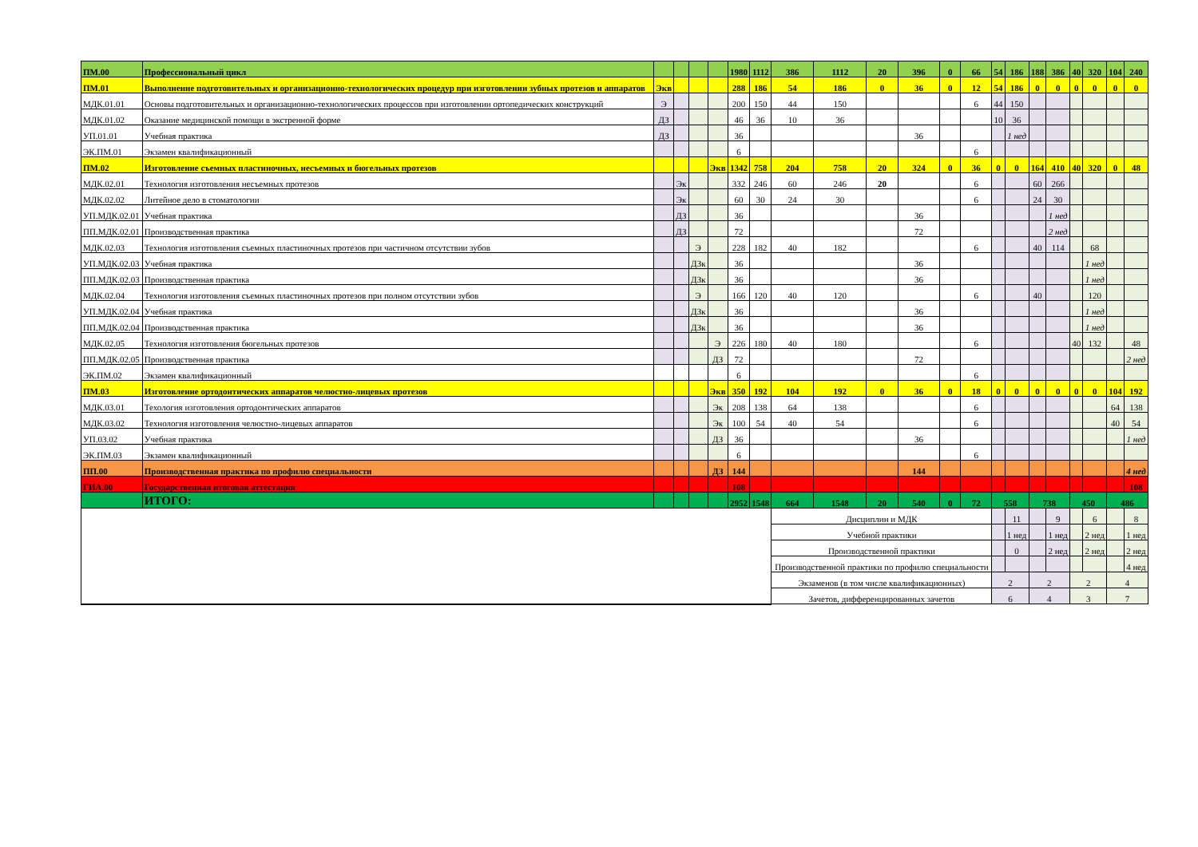| ПМ.00 | Профессиональный цикл | | | | | 1980 | 1112 | 386 | 1112 | 20 | 396 | 0 | 66 | 54 | 186 | 188 | 386 | 40 | 320 | 104 | 240 |
| ПМ.01 | Выполнение подготовительных и организационно-технологических процедур при изготовлении зубных протезов и аппаратов | Экв | | | | 288 | 186 | 54 | 186 | 0 | 36 | 0 | 12 | 54 | 186 | 0 | 0 | 0 | 0 | 0 | 0 |
| МДК.01.01 | Основы подготовительных и организационно-технологических процессов при изготовлении ортопедических конструкций | Э | | | | 200 | 150 | 44 | 150 | | | | 6 | 44 | 150 | | | | | | |
| МДК.01.02 | Оказание медицинской помощи в экстренной форме | ДЗ | | | | 46 | 36 | 10 | 36 | | | | | 10 | 36 | | | | | | |
| УП.01.01 | Учебная практика | ДЗ | | | | 36 | | | | | 36 | | | | 1 нед | | | | | | |
| ЭК.ПМ.01 | Экзамен квалификационный | | | | | 6 | | | | | | | 6 | | | | | | | | |
| ПМ.02 | Изготовление съемных пластиночных, несъемных и бюгельных протезов | | | | Экв | 1342 | 758 | 204 | 758 | 20 | 324 | 0 | 36 | 0 | 0 | 164 | 410 | 40 | 320 | 0 | 48 |
| МДК.02.01 | Технология изготовления несъемных протезов | | Эк | | | 332 | 246 | 60 | 246 | 20 | | | 6 | | | 60 | 266 | | | | |
| МДК.02.02 | Литейное дело в стоматологии | | Эк | | | 60 | 30 | 24 | 30 | | | | 6 | | | 24 | 30 | | | | |
| УП.МДК.02.01 | Учебная практика | | ДЗ | | | 36 | | | | | 36 | | | | | | 1 нед | | | | |
| ПП.МДК.02.01 | Производственная практика | | ДЗ | | | 72 | | | | | 72 | | | | | | 2 нед | | | | |
| МДК.02.03 | Технология изготовления съемных пластиночных протезов при частичном отсутствии зубов | | | Э | | 228 | 182 | 40 | 182 | | | | 6 | | | 40 | 114 | | 68 | | |
| УП.МДК.02.03 | Учебная практика | | | ДЗк | | 36 | | | | | 36 | | | | | | | | 1 нед | | |
| ПП.МДК.02.03 | Производственная практика | | | ДЗк | | 36 | | | | | 36 | | | | | | | | 1 нед | | |
| МДК.02.04 | Технология изготовления съемных пластиночных протезов при полном отсутствии зубов | | | Э | | 166 | 120 | 40 | 120 | | | | 6 | | | 40 | | | 120 | | |
| УП.МДК.02.04 | Учебная практика | | | ДЗк | | 36 | | | | | 36 | | | | | | | | 1 нед | | |
| ПП.МДК.02.04 | Производственная практика | | | ДЗк | | 36 | | | | | 36 | | | | | | | | 1 нед | | |
| МДК.02.05 | Технология изготовления бюгельных протезов | | | | Э | 226 | 180 | 40 | 180 | | | | 6 | | | | | 40 | 132 | | 48 |
| ПП.МДК.02.05 | Производственная практика | | | | ДЗ | 72 | | | | | 72 | | | | | | | | | | 2 нед |
| ЭК.ПМ.02 | Экзамен квалификационный | | | | | 6 | | | | | | | 6 | | | | | | | | |
| ПМ.03 | Изготовление ортодонтических аппаратов челюстно-лицевых протезов | | | | Экв | 350 | 192 | 104 | 192 | 0 | 36 | 0 | 18 | 0 | 0 | 0 | 0 | 0 | 0 | 104 | 192 |
| МДК.03.01 | Техология изготовления ортодонтических аппаратов | | | | Эк | 208 | 138 | 64 | 138 | | | | 6 | | | | | | | 64 | 138 |
| МДК.03.02 | Технология изготовления челюстно-лицевых аппаратов | | | | Эк | 100 | 54 | 40 | 54 | | | | 6 | | | | | | | 40 | 54 |
| УП.03.02 | Учебная практика | | | | ДЗ | 36 | | | | | 36 | | | | | | | | | | 1 нед |
| ЭК.ПМ.03 | Экзамен квалификационный | | | | | 6 | | | | | | | 6 | | | | | | | | |
| ПП.00 | Производственная практика по профилю специальности | | | | ДЗ | 144 | | | | | 144 | | | | | | | | | | 4 нед |
| ГИА.00 | Государственная итоговая аттестация | | | | | 108 | | | | | | | | | | | | | | | 108 |
| | ИТОГО: | | | | | 2952 | 1548 | 664 | 1548 | 20 | 540 | 0 | 72 | 558 | | 738 | | 450 | | 486 | |
| | | | | | | | | Дисциплин и МДК | | | | | | | 11 | | 9 | | 6 | | 8 |
| | | | | | | | | Учебной практики | | | | | | | 1 нед | | 1 нед | | 2 нед | | 1 нед |
| | | | | | | | | Производственной практики | | | | | | | 0 | | 2 нед | | 2 нед | | 2 нед |
| | | | | | | | | Производственной практики по профилю специальности | | | | | | | | | | | | | 4 нед |
| | | | | | | | | Экзаменов (в том числе квалификационных) | | | | | | 2 | | 2 | | 2 | | 4 | |
| | | | | | | | | Зачетов, дифференцированных зачетов | | | | | | 6 | | 4 | | 3 | | 7 | |